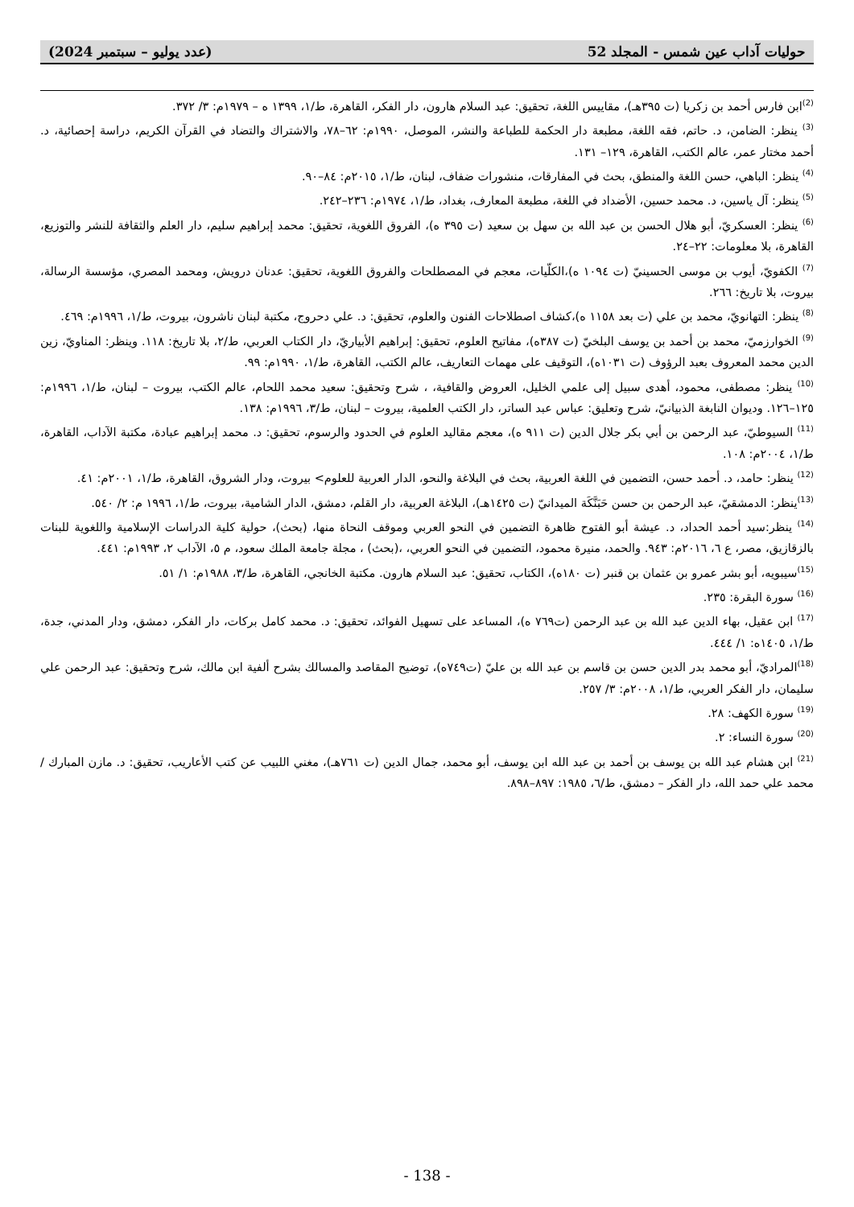حوليات آداب عين شمس - المجلد 52 (عدد يوليو – سبتمبر 2024)
<sup>(2)</sup> ابن فارس أحمد بن زكريا (ت ٣٩٥هـ)، مقاييس اللغة، تحقيق: عبد السلام هارون، دار الفكر، القاهرة، ط/١، ١٣٩٩ ه – ١٩٧٩م: ٣/ ٣٧٢.
<sup>(3)</sup> ينظر: الضامن، د. حاتم، فقه اللغة، مطبعة دار الحكمة للطباعة والنشر، الموصل، ١٩٩٠م: ٦٢–٧٨، والاشتراك والتضاد في القرآن الكريم، دراسة إحصائية، د. أحمد مختار عمر، عالم الكتب، القاهرة، ١٢٩– ١٣١.
<sup>(4)</sup> ينظر: الباهي، حسن اللغة والمنطق، بحث في المفارقات، منشورات ضفاف، لبنان، ط/١، ٢٠١٥م: ٨٤–٩٠.
<sup>(5)</sup> ينظر: آل ياسين، د. محمد حسين، الأضداد في اللغة، مطبعة المعارف، بغداد، ط/١، ١٩٧٤م: ٢٣٦–٢٤٢.
<sup>(6)</sup> ينظر: العسكريّ، أبو هلال الحسن بن عبد الله بن سهل بن سعيد (ت ٣٩٥ ه)، الفروق اللغوية، تحقيق: محمد إبراهيم سليم، دار العلم والثقافة للنشر والتوزيع، القاهرة، بلا معلومات: ٢٢–٢٤.
<sup>(7)</sup> الكفويّ، أيوب بن موسى الحسينيّ (ت ١٠٩٤ ه)،الكلّيات، معجم في المصطلحات والفروق اللغوية، تحقيق: عدنان درويش، ومحمد المصري، مؤسسة الرسالة، بيروت، بلا تاريخ: ٢٦٦.
<sup>(8)</sup> ينظر: التهانويّ، محمد بن علي (ت بعد ١١٥٨ ه)،كشاف اصطلاحات الفنون والعلوم، تحقيق: د. علي دحروج، مكتبة لبنان ناشرون، بيروت، ط/١، ١٩٩٦م: ٤٦٩.
<sup>(9)</sup> الخوارزميّ، محمد بن أحمد بن يوسف البلخيّ (ت ٣٨٧ه)، مفاتيح العلوم، تحقيق: إبراهيم الأبياريّ، دار الكتاب العربي، ط/٢، بلا تاريخ: ١١٨. وينظر: المناويّ، زين الدين محمد المعروف بعبد الرؤوف (ت ١٠٣١ه)، التوقيف على مهمات التعاريف، عالم الكتب، القاهرة، ط/١، ١٩٩٠م: ٩٩.
<sup>(10)</sup> ينظر: مصطفى، محمود، أهدى سبيل إلى علمي الخليل، العروض والقافية، ، شرح وتحقيق: سعيد محمد اللحام، عالم الكتب، بيروت – لبنان، ط/١، ١٩٩٦م: ١٢٥–١٢٦. وديوان النابغة الذبيانيّ، شرح وتعليق: عباس عبد الساتر، دار الكتب العلمية، بيروت – لبنان، ط/٣، ١٩٩٦م: ١٣٨.
<sup>(11)</sup> السيوطيّ، عبد الرحمن بن أبي بكر جلال الدين (ت ٩١١ ه)، معجم مقاليد العلوم في الحدود والرسوم، تحقيق: د. محمد إبراهيم عبادة، مكتبة الآداب، القاهرة، ط/١، ٢٠٠٤م: ١٠٨.
<sup>(12)</sup> ينظر: حامد، د. أحمد حسن، التضمين في اللغة العربية، بحث في البلاغة والنحو، الدار العربية للعلوم> بيروت، ودار الشروق، القاهرة، ط/١، ٢٠٠١م: ٤١.
<sup>(13)</sup> ينظر: الدمشقيّ، عبد الرحمن بن حسن حَبَنَّكَة الميدانيّ (ت ١٤٢٥هـ)، البلاغة العربية، دار القلم، دمشق، الدار الشامية، بيروت، ط/١، ١٩٩٦ م: ٢/ ٥٤٠.
<sup>(14)</sup> ينظر:سيد أحمد الحداد، د. عيشة أبو الفتوح ظاهرة التضمين في النحو العربي وموقف النحاة منها، (بحث)، حولية كلية الدراسات الإسلامية واللغوية للبنات بالزقازيق، مصر، ع ٦، ٢٠١٦م: ٩٤٣. والحمد، منيرة محمود، التضمين في النحو العربي، ،(بحث) ، مجلة جامعة الملك سعود، م ٥، الآداب ٢، ١٩٩٣م: ٤٤١.
<sup>(15)</sup> سيبويه، أبو بشر عمرو بن عثمان بن قنبر (ت ١٨٠ه)، الكتاب، تحقيق: عبد السلام هارون. مكتبة الخانجي، القاهرة، ط/٣، ١٩٨٨م: ١/ ٥١.
<sup>(16)</sup> سورة البقرة: ٢٣٥.
<sup>(17)</sup> ابن عقيل، بهاء الدين عبد الله بن عبد الرحمن (ت٧٦٩ ه)، المساعد على تسهيل الفوائد، تحقيق: د. محمد كامل بركات، دار الفكر، دمشق، ودار المدني، جدة، ط/١، ١٤٠٥ه: ١/ ٤٤٤.
<sup>(18)</sup> المراديّ، أبو محمد بدر الدين حسن بن قاسم بن عبد الله بن عليّ (ت٧٤٩ه)، توضيح المقاصد والمسالك بشرح ألفية ابن مالك، شرح وتحقيق: عبد الرحمن علي سليمان، دار الفكر العربي، ط/١، ٢٠٠٨م: ٣/ ٢٥٧.
<sup>(19)</sup> سورة الكهف: ٢٨.
<sup>(20)</sup> سورة النساء: ٢.
<sup>(21)</sup> ابن هشام عبد الله بن يوسف بن أحمد بن عبد الله ابن يوسف، أبو محمد، جمال الدين (ت ٧٦١هـ)، مغني اللبيب عن كتب الأعاريب، تحقيق: د. مازن المبارك / محمد علي حمد الله، دار الفكر – دمشق، ط/٦، ١٩٨٥: ٨٩٧–٨٩٨.
- 138 -